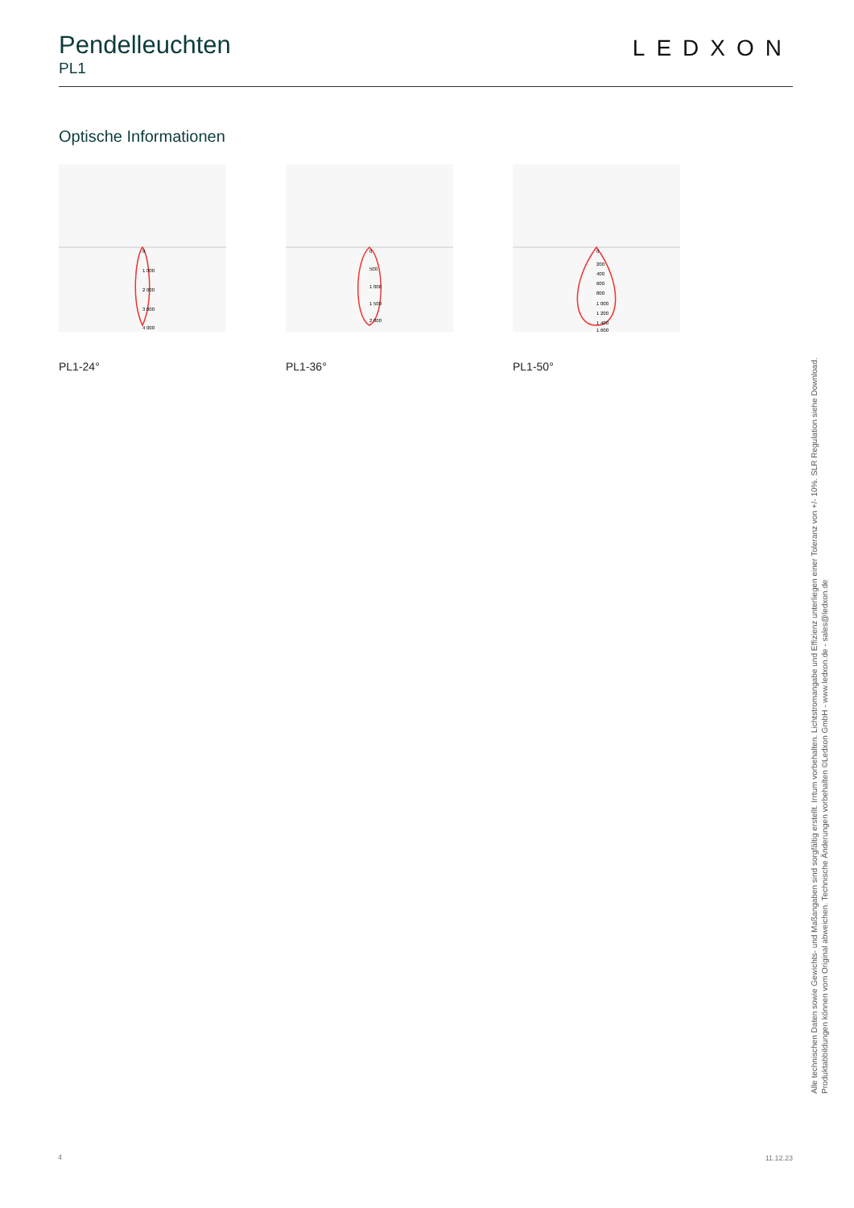Pendelleuchten
PL1
LEDXON
Optische Informationen
0
1 000
2 000
3 000
4 000
PL1-24°
0
500
1 000
1 500
2 000
PL1-36°
0
200
400
600
800
1 000
1 200
1 400
1 600
PL1-50°
Alle technischen Daten sowie Gewichts- und Maßangaben sind sorgfältig erstellt. Irrtum vorbehalten. Lichtstromangabe und Effizienz unterliegen einer Toleranz von +/- 10%. SLR Regulation siehe Download. Produktabbildungen können vom Original abweichen. Technische Änderungen vorbehalten ©Ledxon GmbH - www.ledxon.de - sales@ledxon.de
4 11.12.23